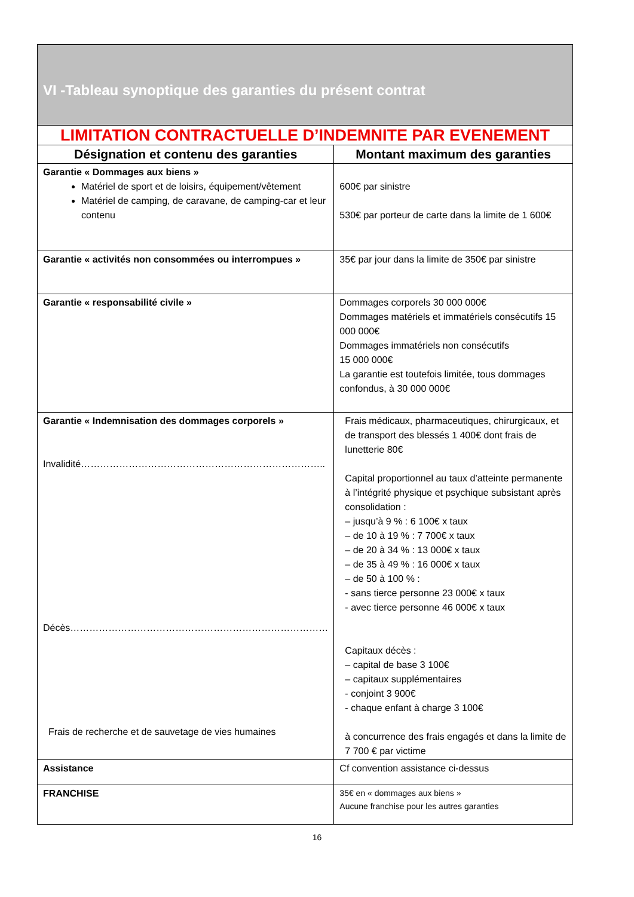| VI -Tableau synoptique des garanties du présent contrat | |
| LIMITATION CONTRACTUELLE D’INDEMNITE PAR EVENEMENT | |
| Désignation et contenu des garanties | Montant maximum des garanties |
| Garantie « Dommages aux biens » Matériel de sport et de loisirs, équipement/vêtement Matériel de camping, de caravane, de camping-car et leur contenu | 600€ par sinistre 530€ par porteur de carte dans la limite de 1 600€ |
| Garantie « activités non consommées ou interrompues » | 35€ par jour dans la limite de 350€ par sinistre |
| Garantie « responsabilité civile » | Dommages corporels 30 000 000€ Dommages matériels et immatériels consécutifs 15 000 000€ Dommages immatériels non consécutifs 15 000 000€ La garantie est toutefois limitée, tous dommages confondus, à 30 000 000€ |
| Garantie « Indemnisation des dommages corporels » Invalidité………………………………………………………………….. Décès……………………………………………………………………… Frais de recherche et de sauvetage de vies humaines | Frais médicaux, pharmaceutiques, chirurgicaux, et de transport des blessés 1 400€ dont frais de lunetterie 80€ Capital proportionnel au taux d’atteinte permanente à l’intégrité physique et psychique subsistant après consolidation : – jusqu’à 9 % : 6 100€ x taux – de 10 à 19 % : 7 700€ x taux – de 20 à 34 % : 13 000€ x taux – de 35 à 49 % : 16 000€ x taux – de 50 à 100 % : - sans tierce personne 23 000€ x taux - avec tierce personne 46 000€ x taux Capitaux décès : – capital de base 3 100€ – capitaux supplémentaires - conjoint 3 900€ - chaque enfant à charge 3 100€ à concurrence des frais engagés et dans la limite de 7 700 € par victime |
| Assistance | Cf convention assistance ci-dessus |
| FRANCHISE | 35€ en « dommages aux biens » Aucune franchise pour les autres garanties |
16